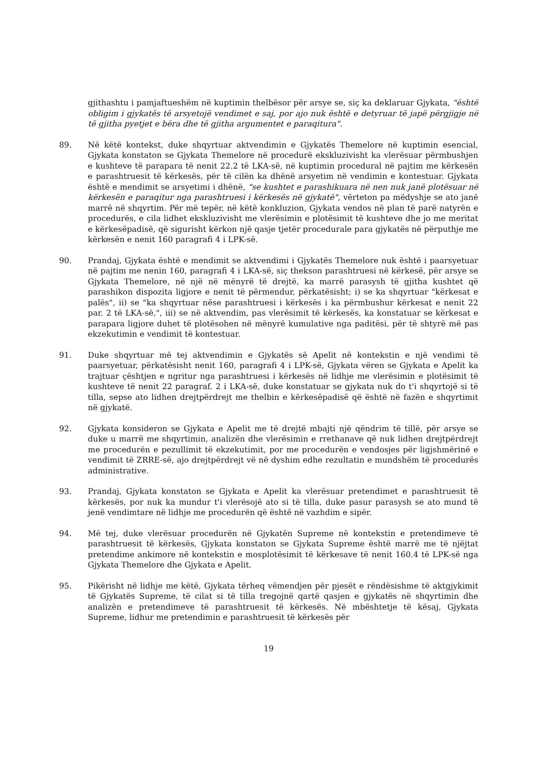gjithashtu i pamjaftueshëm në kuptimin thelbësor për arsye se, siç ka deklaruar Gjykata, "është obligim i gjykatës të arsyetojë vendimet e saj, por ajo nuk është e detyruar të japë përgjigje në të gjitha pyetjet e bëra dhe të gjitha argumentet e paraqitura".
89. Në këtë kontekst, duke shqyrtuar aktvendimin e Gjykatës Themelore në kuptimin esencial, Gjykata konstaton se Gjykata Themelore në procedurë ekskluzivisht ka vlerësuar përmbushjen e kushteve të parapara të nenit 22.2 të LKA-së, në kuptimin procedural në pajtim me kërkesën e parashtruesit të kërkesës, për të cilën ka dhënë arsyetim në vendimin e kontestuar. Gjykata është e mendimit se arsyetimi i dhënë, "se kushtet e parashikuara në nen nuk janë plotësuar në kërkesën e paraqitur nga parashtruesi i kërkesës në gjykatë", vërteton pa mëdyshje se ato janë marrë në shqyrtim. Për më tepër, në këtë konkluzion, Gjykata vendos në plan të parë natyrën e procedurës, e cila lidhet ekskluzivisht me vlerësimin e plotësimit të kushteve dhe jo me meritat e kërkesëpadisë, që sigurisht kërkon një qasje tjetër procedurale para gjykatës në përputhje me kërkesën e nenit 160 paragrafi 4 i LPK-së.
90. Prandaj, Gjykata është e mendimit se aktvendimi i Gjykatës Themelore nuk është i paarsyetuar në pajtim me nenin 160, paragrafi 4 i LKA-së, siç thekson parashtruesi në kërkesë, për arsye se Gjykata Themelore, në një në mënyrë të drejtë, ka marrë parasysh të gjitha kushtet që parashikon dispozita ligjore e nenit të përmendur, përkatësisht; i) se ka shqyrtuar "kërkesat e palës", ii) se "ka shqyrtuar nëse parashtruesi i kërkesës i ka përmbushur kërkesat e nenit 22 par. 2 të LKA-së,", iii) se në aktvendim, pas vlerësimit të kërkesës, ka konstatuar se kërkesat e parapara ligjore duhet të plotësohen në mënyrë kumulative nga paditësi, për të shtyrë më pas ekzekutimin e vendimit të kontestuar.
91. Duke shqyrtuar më tej aktvendimin e Gjykatës së Apelit në kontekstin e një vendimi të paarsyetuar, përkatësisht nenit 160, paragrafi 4 i LPK-së, Gjykata vëren se Gjykata e Apelit ka trajtuar çështjen e ngritur nga parashtruesi i kërkesës në lidhje me vlerësimin e plotësimit të kushteve të nenit 22 paragraf. 2 i LKA-së, duke konstatuar se gjykata nuk do t'i shqyrtojë si të tilla, sepse ato lidhen drejtpërdrejt me thelbin e kërkesëpadisë që është në fazën e shqyrtimit në gjykatë.
92. Gjykata konsideron se Gjykata e Apelit me të drejtë mbajti një qëndrim të tillë, për arsye se duke u marrë me shqyrtimin, analizën dhe vlerësimin e rrethanave që nuk lidhen drejtpërdrejt me procedurën e pezullimit të ekzekutimit, por me procedurën e vendosjes për ligjshmërinë e vendimit të ZRRE-së, ajo drejtpërdrejt vë në dyshim edhe rezultatin e mundshëm të procedurës administrative.
93. Prandaj, Gjykata konstaton se Gjykata e Apelit ka vlerësuar pretendimet e parashtruesit të kërkesës, por nuk ka mundur t'i vlerësojë ato si të tilla, duke pasur parasysh se ato mund të jenë vendimtare në lidhje me procedurën që është në vazhdim e sipër.
94. Më tej, duke vlerësuar procedurën në Gjykatën Supreme në kontekstin e pretendimeve të parashtruesit të kërkesës, Gjykata konstaton se Gjykata Supreme është marrë me të njëjtat pretendime ankimore në kontekstin e mosplotësimit të kërkesave të nenit 160.4 të LPK-së nga Gjykata Themelore dhe Gjykata e Apelit.
95. Pikërisht në lidhje me këtë, Gjykata tërheq vëmendjen për pjesët e rëndësishme të aktgjykimit të Gjykatës Supreme, të cilat si të tilla tregojnë qartë qasjen e gjykatës në shqyrtimin dhe analizën e pretendimeve të parashtruesit të kërkesës. Në mbështetje të kësaj, Gjykata Supreme, lidhur me pretendimin e parashtruesit të kërkesës për
19